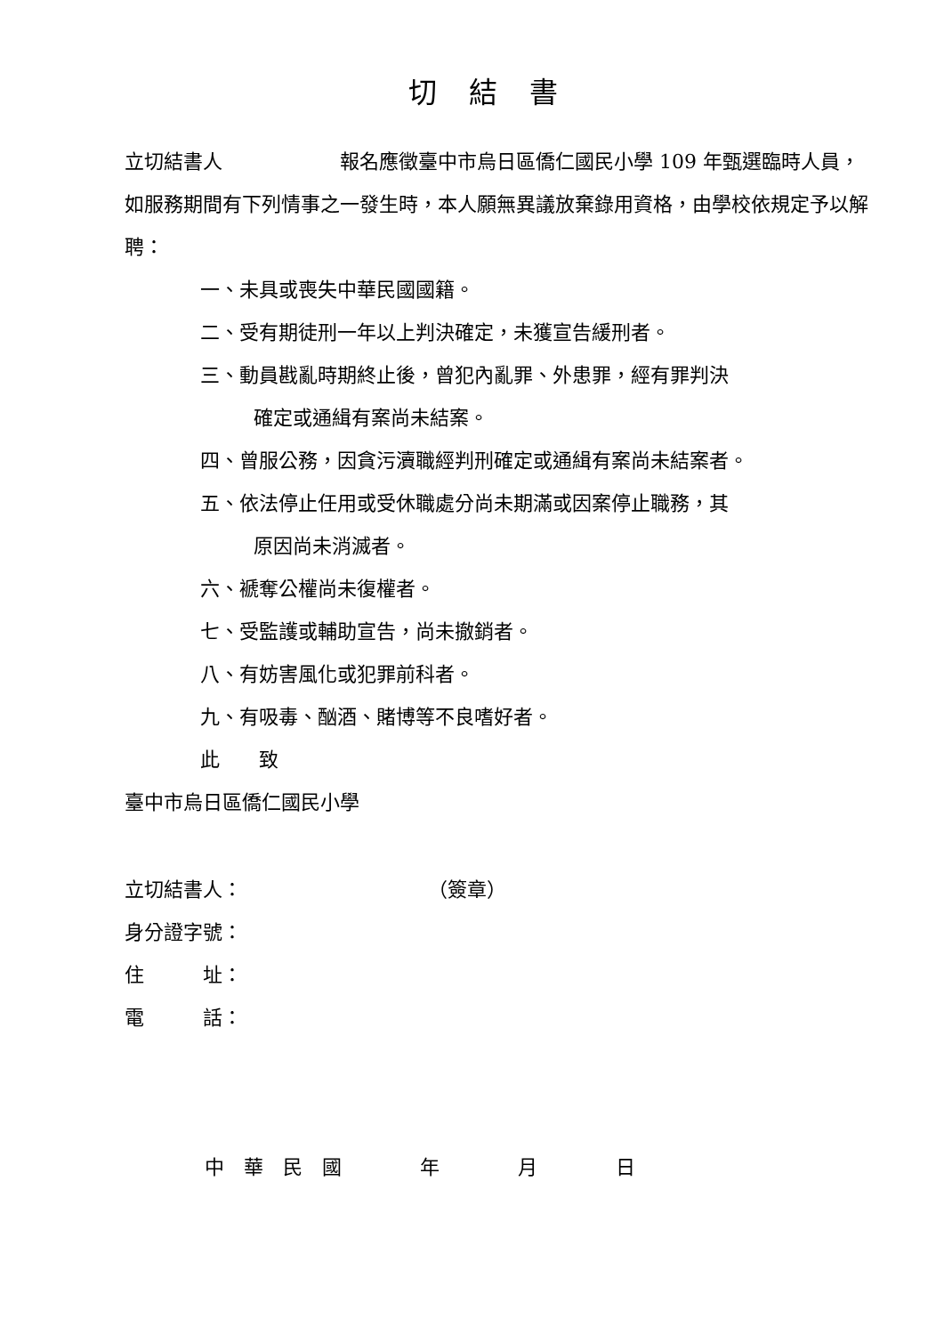切結書
立切結書人　　　　　　報名應徵臺中市烏日區僑仁國民小學 109 年甄選臨時人員，如服務期間有下列情事之一發生時，本人願無異議放棄錄用資格，由學校依規定予以解聘：
一、未具或喪失中華民國國籍。
二、受有期徒刑一年以上判決確定，未獲宣告緩刑者。
三、動員戡亂時期終止後，曾犯內亂罪、外患罪，經有罪判決
確定或通緝有案尚未結案。
四、曾服公務，因貪污瀆職經判刑確定或通緝有案尚未結案者。
五、依法停止任用或受休職處分尚未期滿或因案停止職務，其
原因尚未消滅者。
六、褫奪公權尚未復權者。
七、受監護或輔助宣告，尚未撤銷者。
八、有妨害風化或犯罪前科者。
九、有吸毒、酗酒、賭博等不良嗜好者。
此　　致
臺中市烏日區僑仁國民小學
立切結書人：　　　　　　　　　　（簽章）
身分證字號：
住　　　址：
電　　　話：
中　華　民　國　　　　年　　　　月　　　　日